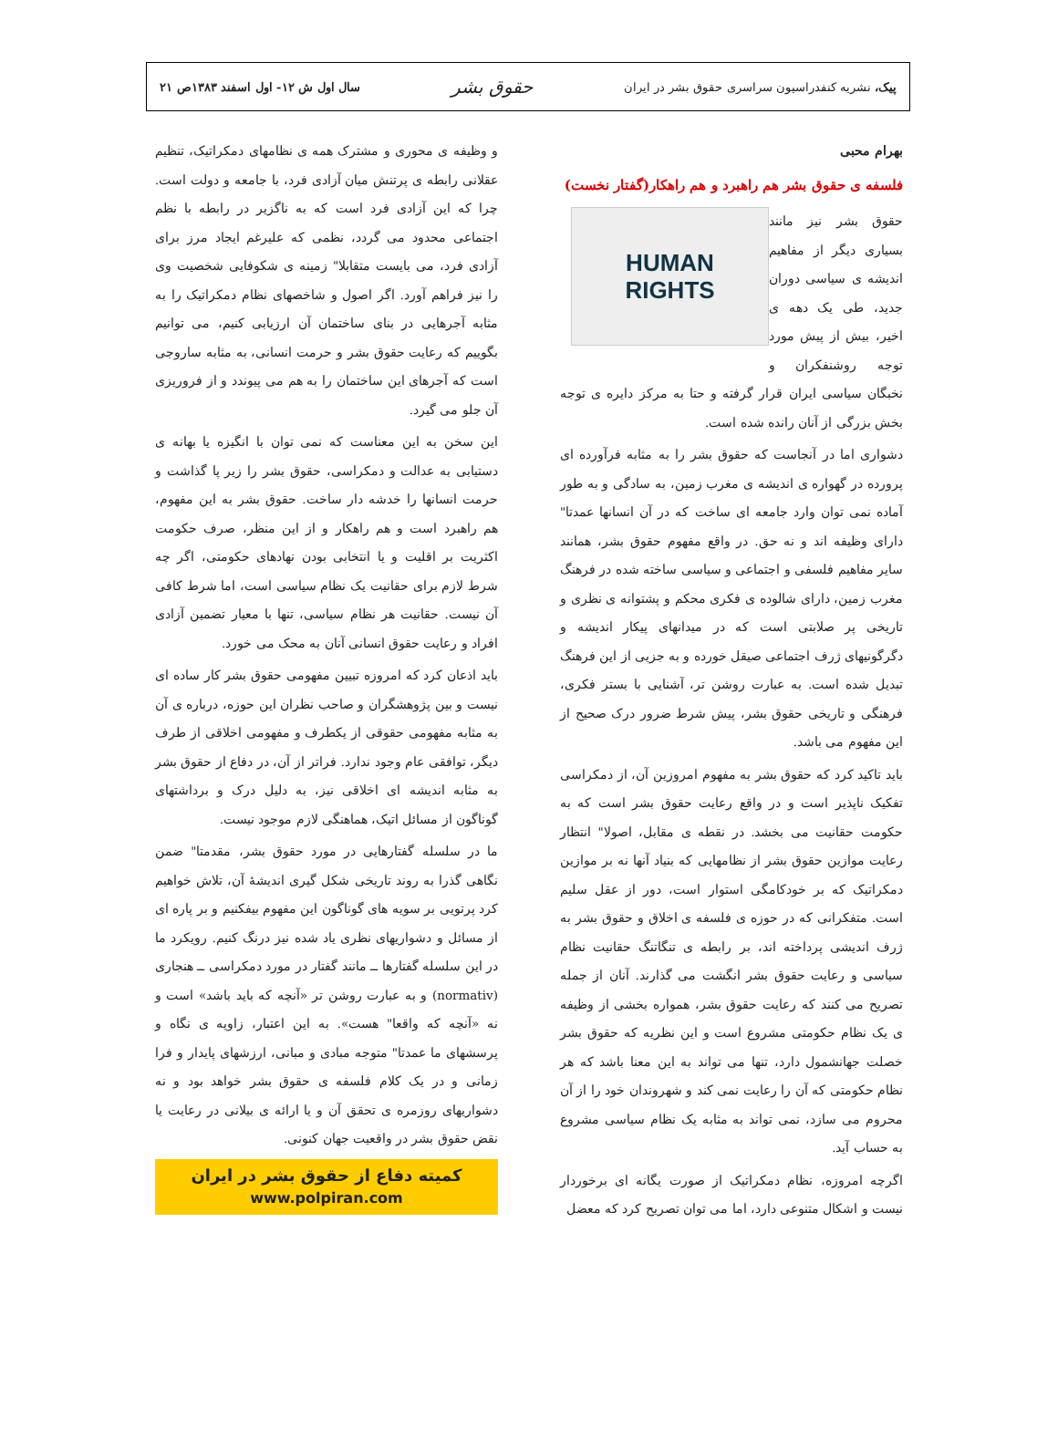پیک، نشریه کنفدراسیون سراسری حقوق بشر در ایران
حقوق بشر
سال اول ش ۱۲- اول اسفند ۱۳۸۳ص ۲۱
بهرام محبی
فلسفه ی حقوق بشر هم راهبرد و هم راهکار(گفتار نخست)
HUMAN
RIGHTS
حقوق بشر نیز مانند بسیاری دیگر از مفاهیم اندیشه ی سیاسی دوران جدید، طی یک دهه ی اخیر، بیش از پیش مورد توجه روشنفکران و نخبگان سیاسی ایران قرار گرفته و حتا به مرکز دایره ی توجه بخش بزرگی از آنان رانده شده است.
دشواری اما در آنجاست که حقوق بشر را به مثابه فرآورده ای پرورده در گهواره ی اندیشه ی مغرب زمین، به سادگی و به طور آماده نمی توان وارد جامعه ای ساخت که در آن انسانها عمدتا" دارای وظیفه اند و نه حق. در واقع مفهوم حقوق بشر، همانند سایر مفاهیم فلسفی و اجتماعی و سیاسی ساخته شده در فرهنگ مغرب زمین، دارای شالوده ی فکری محکم و پشتوانه ی نظری و تاریخی پر صلابتی است که در میدانهای پیکار اندیشه و دگرگونیهای ژرف اجتماعی صیقل خورده و به جزیی از این فرهنگ تبدیل شده است. به عبارت روشن تر، آشنایی با بستر فکری، فرهنگی و تاریخی حقوق بشر، پیش شرط ضرور درک صحیح از این مفهوم می باشد.
باید تاکید کرد که حقوق بشر به مفهوم امروزین آن، از دمکراسی تفکیک ناپذیر است و در واقع رعایت حقوق بشر است که به حکومت حقانیت می بخشد. در نقطه ی مقابل، اصولا" انتظار رعایت موازین حقوق بشر از نظامهایی که بنیاد آنها نه بر موازین دمکراتیک که بر خودکامگی استوار است، دور از عقل سلیم است. متفکرانی که در حوزه ی فلسفه ی اخلاق و حقوق بشر به ژرف اندیشی پرداخته اند، بر رابطه ی تنگاتنگ حقانیت نظام سیاسی و رعایت حقوق بشر انگشت می گذارند. آنان از جمله تصریح می کنند که رعایت حقوق بشر، همواره بخشی از وظیفه ی یک نظام حکومتی مشروع است و این نظریه که حقوق بشر خصلت جهانشمول دارد، تنها می تواند به این معنا باشد که هر نظام حکومتی که آن را رعایت نمی کند و شهروندان خود را از آن محروم می سازد، نمی تواند به مثابه یک نظام سیاسی مشروع به حساب آید.
اگرچه امروزه، نظام دمکراتیک از صورت یگانه ای برخوردار نیست و اشکال متنوعی دارد، اما می توان تصریح کرد که معضل
و وظیفه ی محوری و مشترک همه ی نظامهای دمکراتیک، تنظیم عقلانی رابطه ی پرتنش میان آزادی فرد، با جامعه و دولت است. چرا که این آزادی فرد است که به ناگزیر در رابطه با نظم اجتماعی محدود می گردد، نظمی که علیرغم ایجاد مرز برای آزادی فرد، می بایست متقابلا" زمینه ی شکوفایی شخصیت وی را نیز فراهم آورد. اگر اصول و شاخصهای نظام دمکراتیک را به مثابه آجرهایی در بنای ساختمان آن ارزیابی کنیم، می توانیم بگوییم که رعایت حقوق بشر و حرمت انسانی، به مثابه ساروجی است که آجرهای این ساختمان را به هم می پیوندد و از فروریزی آن جلو می گیرد.
این سخن به این معناست که نمی توان با انگیزه یا بهانه ی دستیابی به عدالت و دمکراسی، حقوق بشر را زیر پا گذاشت و حرمت انسانها را خدشه دار ساخت. حقوق بشر به این مفهوم، هم راهبرد است و هم راهکار و از این منظر، صرف حکومت اکثریت بر اقلیت و یا انتخابی بودن نهادهای حکومتی، اگر چه شرط لازم برای حقانیت یک نظام سیاسی است، اما شرط کافی آن نیست. حقانیت هر نظام سیاسی، تنها با معیار تضمین آزادی افراد و رعایت حقوق انسانی آنان به محک می خورد.
باید اذعان کرد که امروزه تبیین مفهومی حقوق بشر کار ساده ای نیست و بین پژوهشگران و صاحب نظران این حوزه، درباره ی آن به مثابه مفهومی حقوقی از یکطرف و مفهومی اخلاقی از طرف دیگر، توافقی عام وجود ندارد. فراتر از آن، در دفاع از حقوق بشر به مثابه اندیشه ای اخلاقی نیز، به دلیل درک و برداشتهای گوناگون از مسائل اتیک، هماهنگی لازم موجود نیست.
ما در سلسله گفتارهایی در مورد حقوق بشر، مقدمتا" ضمن نگاهی گذرا به روند تاریخی شکل گیری اندیشهٔ آن، تلاش خواهیم کرد پرتویی بر سویه های گوناگون این مفهوم بیفکنیم و بر پاره ای از مسائل و دشواریهای نظری یاد شده نیز درنگ کنیم. رویکرد ما در این سلسله گفتارها ــ مانند گفتار در مورد دمکراسی ــ هنجاری (normativ) و به عبارت روشن تر «آنچه که باید باشد» است و نه «آنچه که واقعا" هست». به این اعتبار، زاویه ی نگاه و پرسشهای ما عمدتا" متوجه مبادی و مبانی، ارزشهای پایدار و فرا زمانی و در یک کلام فلسفه ی حقوق بشر خواهد بود و نه دشواریهای روزمره ی تحقق آن و یا ارائه ی بیلانی در رعایت یا نقض حقوق بشر در واقعیت جهان کنونی.
کمیته دفاع از حقوق بشر در ایران
www.polpiran.com